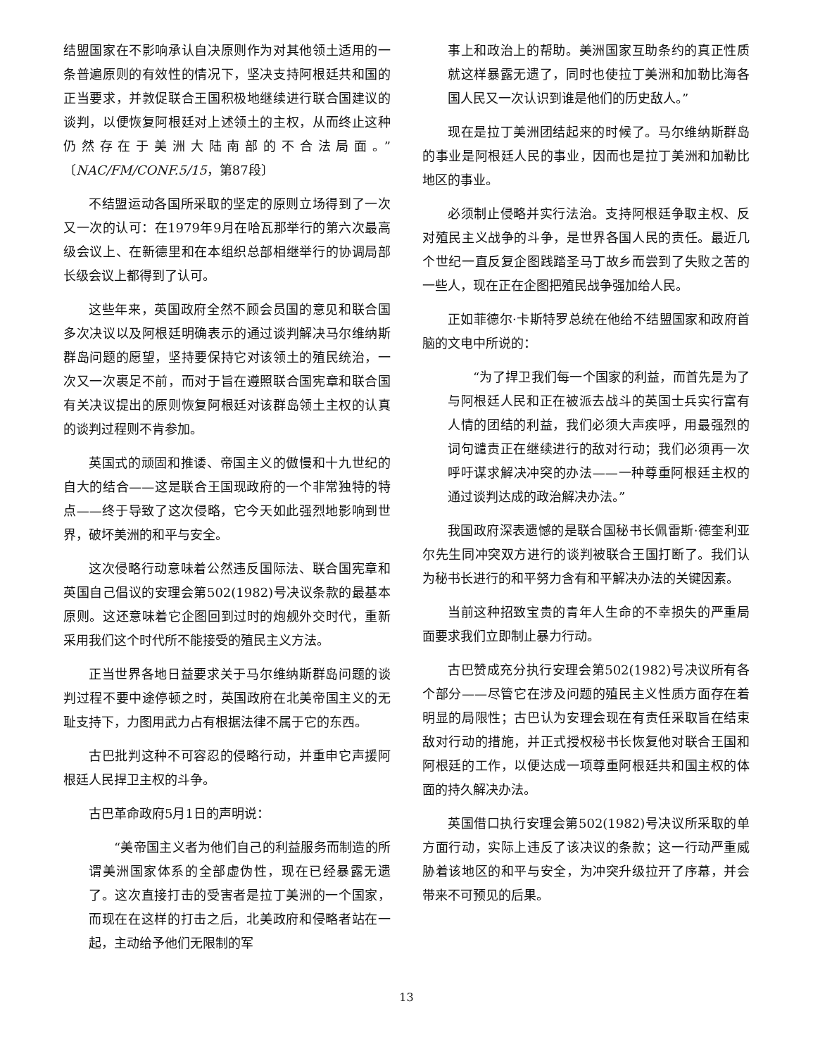结盟国家在不影响承认自决原则作为对其他领土适用的一条普遍原则的有效性的情况下，坚决支持阿根廷共和国的正当要求，并敦促联合王国积极地继续进行联合国建议的谈判，以便恢复阿根廷对上述领土的主权，从而终止这种仍然存在于美洲大陆南部的不合法局面。”〔NAC/FM/CONF.5/15，第87段〕
不结盟运动各国所采取的坚定的原则立场得到了一次又一次的认可：在1979年9月在哈瓦那举行的第六次最高级会议上、在新德里和在本组织总部相继举行的协调局部长级会议上都得到了认可。
这些年来，英国政府全然不顾会员国的意见和联合国多次决议以及阿根廷明确表示的通过谈判解决马尔维纳斯群岛问题的愿望，坚持要保持它对该领土的殖民统治，一次又一次裹足不前，而对于旨在遵照联合国宪章和联合国有关决议提出的原则恢复阿根廷对该群岛领土主权的认真的谈判过程则不肯参加。
英国式的顽固和推诿、帝国主义的傲慢和十九世纪的自大的结合——这是联合王国现政府的一个非常独特的特点——终于导致了这次侵略，它今天如此强烈地影响到世界，破坏美洲的和平与安全。
这次侵略行动意味着公然违反国际法、联合国宪章和英国自己倡议的安理会第502(1982)号决议条款的最基本原则。这还意味着它企图回到过时的炮舰外交时代，重新采用我们这个时代所不能接受的殖民主义方法。
正当世界各地日益要求关于马尔维纳斯群岛问题的谈判过程不要中途停顿之时，英国政府在北美帝国主义的无耻支持下，力图用武力占有根据法律不属于它的东西。
古巴批判这种不可容忍的侵略行动，并重申它声援阿根廷人民捍卫主权的斗争。
古巴革命政府5月1日的声明说：
“美帝国主义者为他们自己的利益服务而制造的所谓美洲国家体系的全部虚伪性，现在已经暴露无遗了。这次直接打击的受害者是拉丁美洲的一个国家，而现在在这样的打击之后，北美政府和侵略者站在一起，主动给予他们无限制的军
事上和政治上的帮助。美洲国家互助条约的真正性质就这样暴露无遗了，同时也使拉丁美洲和加勒比海各国人民又一次认识到谁是他们的历史敌人。”
现在是拉丁美洲团结起来的时候了。马尔维纳斯群岛的事业是阿根廷人民的事业，因而也是拉丁美洲和加勒比地区的事业。
必须制止侵略并实行法治。支持阿根廷争取主权、反对殖民主义战争的斗争，是世界各国人民的责任。最近几个世纪一直反复企图践踏圣马丁故乡而尝到了失败之苦的一些人，现在正在企图把殖民战争强加给人民。
正如菲德尔·卡斯特罗总统在他给不结盟国家和政府首脑的文电中所说的：
“为了捍卫我们每一个国家的利益，而首先是为了与阿根廷人民和正在被派去战斗的英国士兵实行富有人情的团结的利益，我们必须大声疾呼，用最强烈的词句谴责正在继续进行的敌对行动；我们必须再一次呼吁谋求解决冲突的办法——一种尊重阿根廷主权的通过谈判达成的政治解决办法。”
我国政府深表遗憾的是联合国秘书长佩雷斯·德奎利亚尔先生同冲突双方进行的谈判被联合王国打断了。我们认为秘书长进行的和平努力含有和平解决办法的关键因素。
当前这种招致宝贵的青年人生命的不幸损失的严重局面要求我们立即制止暴力行动。
古巴赞成充分执行安理会第502(1982)号决议所有各个部分——尽管它在涉及问题的殖民主义性质方面存在着明显的局限性；古巴认为安理会现在有责任采取旨在结束敌对行动的措施，并正式授权秘书长恢复他对联合王国和阿根廷的工作，以便达成一项尊重阿根廷共和国主权的体面的持久解决办法。
英国借口执行安理会第502(1982)号决议所采取的单方面行动，实际上违反了该决议的条款；这一行动严重威胁着该地区的和平与安全，为冲突升级拉开了序幕，并会带来不可预见的后果。
13